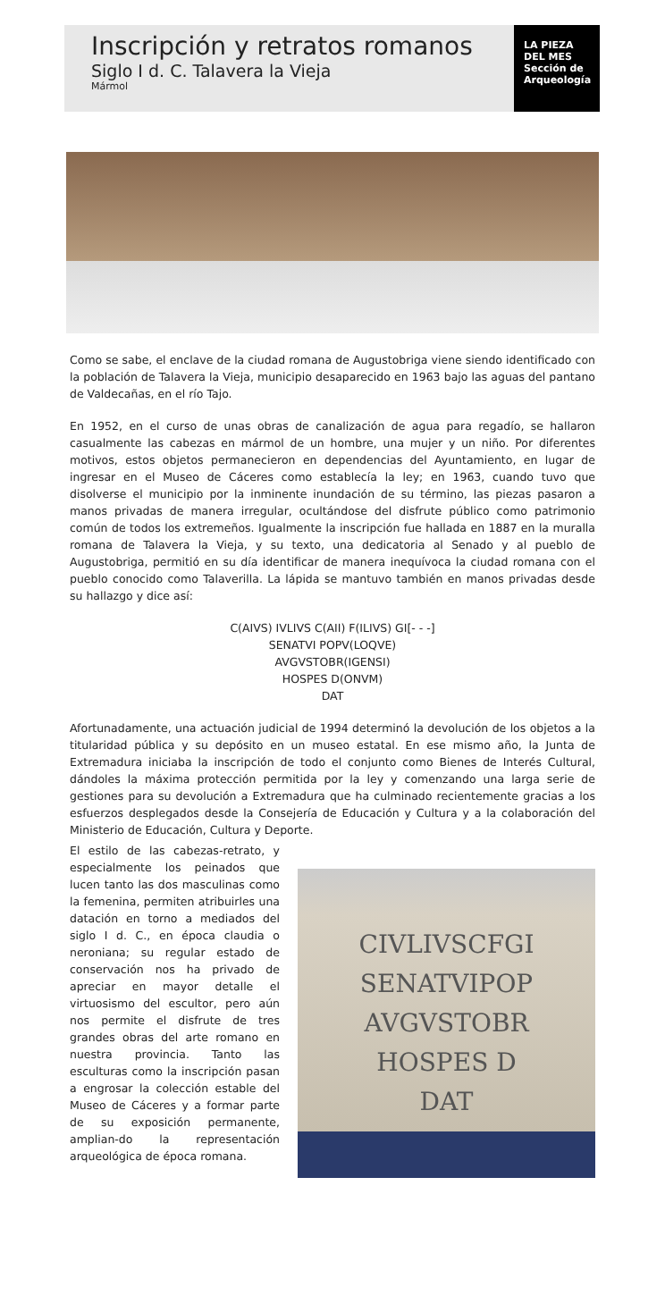Inscripción y retratos romanos
Siglo I d. C. Talavera la Vieja
Mármol
LA PIEZA
DEL MES
Sección de
Arqueología
Como se sabe, el enclave de la ciudad romana de Augustobriga viene siendo identificado con la población de Talavera la Vieja, municipio desaparecido en 1963 bajo las aguas del pantano de Valdecañas, en el río Tajo.
En 1952, en el curso de unas obras de canalización de agua para regadío, se hallaron casualmente las cabezas en mármol de un hombre, una mujer y un niño. Por diferentes motivos, estos objetos permanecieron en dependencias del Ayuntamiento, en lugar de ingresar en el Museo de Cáceres como establecía la ley; en 1963, cuando tuvo que disolverse el municipio por la inminente inundación de su término, las piezas pasaron a manos privadas de manera irregular, ocultándose del disfrute público como patrimonio común de todos los extremeños. Igualmente la inscripción fue hallada en 1887 en la muralla romana de Talavera la Vieja, y su texto, una dedicatoria al Senado y al pueblo de Augustobriga, permitió en su día identificar de manera inequívoca la ciudad romana con el pueblo conocido como Talaverilla. La lápida se mantuvo también en manos privadas desde su hallazgo y dice así:
C(AIVS) IVLIVS C(AII) F(ILIVS) GI[- - -]
SENATVI POPV(LOQVE)
AVGVSTOBR(IGENSI)
HOSPES D(ONVM)
DAT
Afortunadamente, una actuación judicial de 1994 determinó la devolución de los objetos a la titularidad pública y su depósito en un museo estatal. En ese mismo año, la Junta de Extremadura iniciaba la inscripción de todo el conjunto como Bienes de Interés Cultural, dándoles la máxima protección permitida por la ley y comenzando una larga serie de gestiones para su devolución a Extremadura que ha culminado recientemente gracias a los esfuerzos desplegados desde la Consejería de Educación y Cultura y a la colaboración del Ministerio de Educación, Cultura y Deporte.
El estilo de las cabezas-retrato, y especialmente los peinados que lucen tanto las dos masculinas como la femenina, permiten atribuirles una datación en torno a mediados del siglo I d. C., en época claudia o neroniana; su regular estado de conservación nos ha privado de apreciar en mayor detalle el virtuosismo del escultor, pero aún nos permite el disfrute de tres grandes obras del arte romano en nuestra provincia. Tanto las esculturas como la inscripción pasan a engrosar la colección estable del Museo de Cáceres y a formar parte de su exposición permanente, amplian-do la representación arqueológica de época romana.
CIVLIVSCFGI
SENATVIPOP
AVGVSTOBR
HOSPES D
DAT